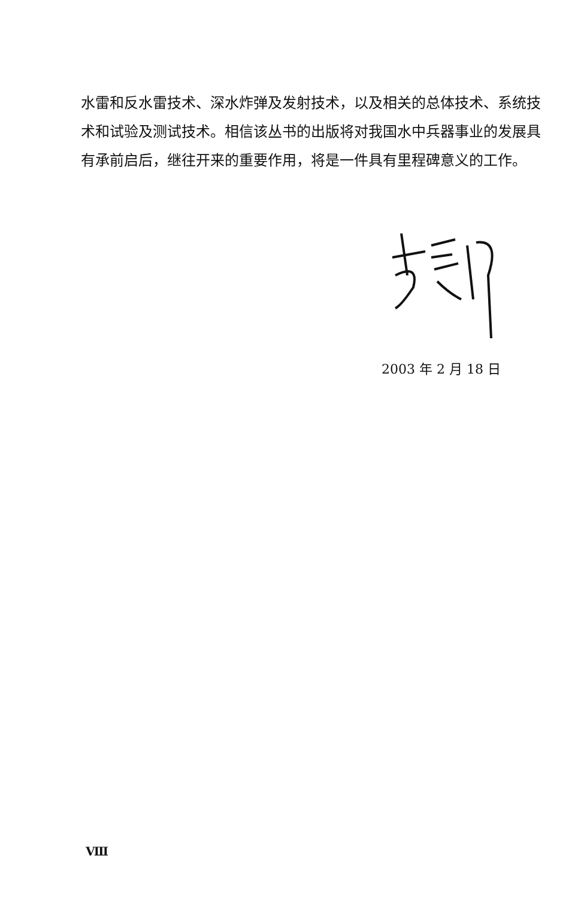水雷和反水雷技术、深水炸弹及发射技术，以及相关的总体技术、系统技术和试验及测试技术。相信该丛书的出版将对我国水中兵器事业的发展具有承前启后，继往开来的重要作用，将是一件具有里程碑意义的工作。
2003 年 2 月 18 日
Ⅷ